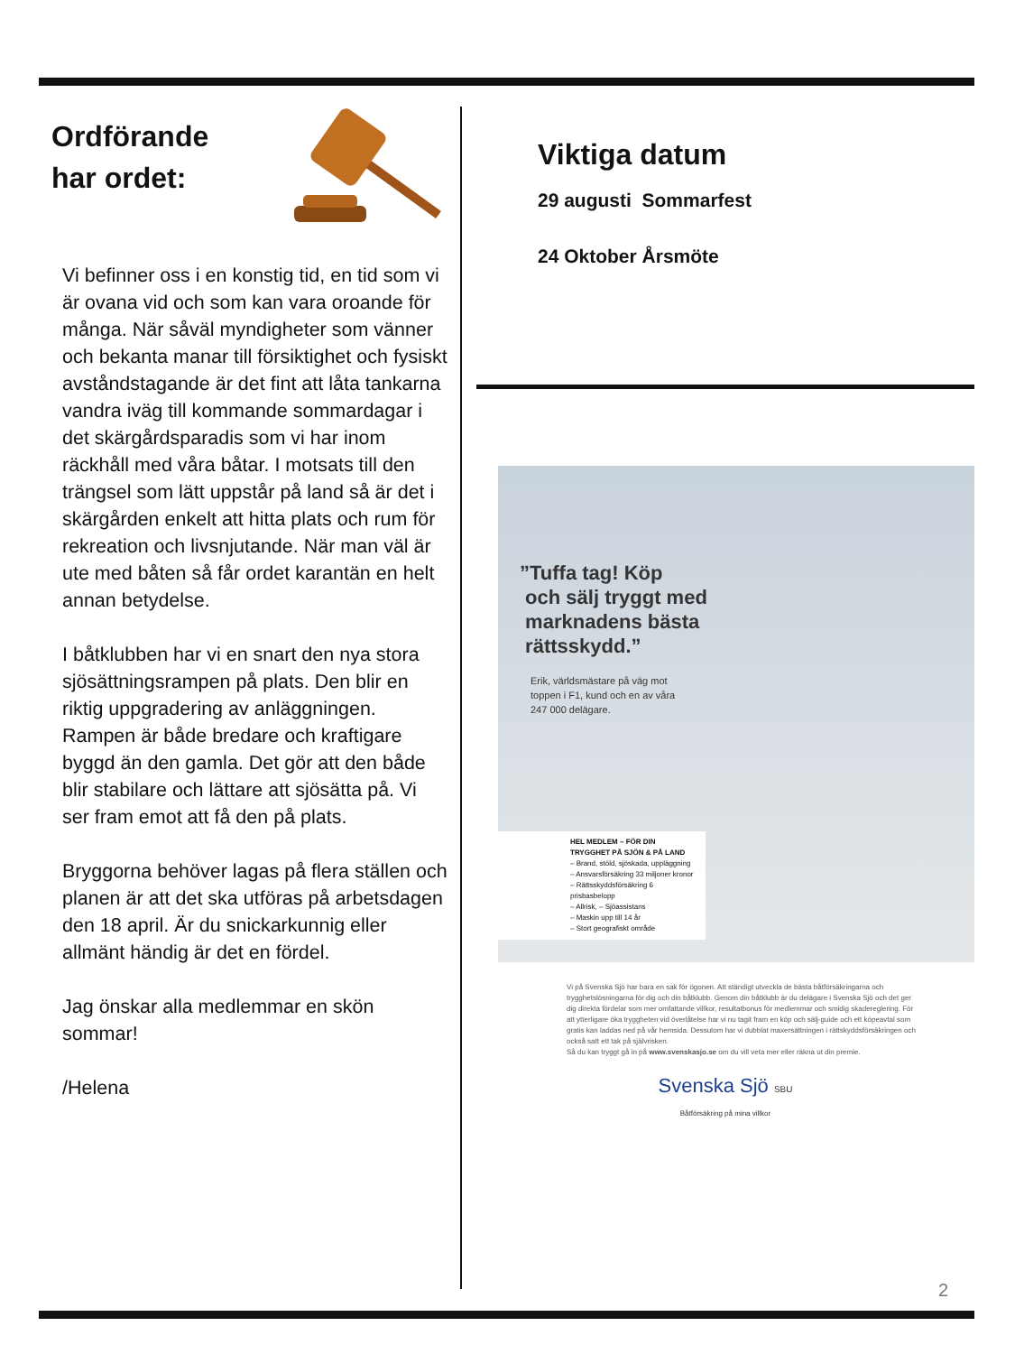Ordförande
har ordet:
Vi befinner oss i en konstig tid, en tid som vi är ovana vid och som kan vara oroande för många. När såväl myndigheter som vänner och bekanta manar till försiktighet och fysiskt avståndstagande är det fint att låta tankarna vandra iväg till kommande sommardagar i det skärgårdsparadis som vi har inom räckhåll med våra båtar. I motsats till den trängsel som lätt uppstår på land så är det i skärgården enkelt att hitta plats och rum för rekreation och livsnjutande. När man väl är ute med båten så får ordet karantän en helt annan betydelse.
I båtklubben har vi en snart den nya stora sjösättningsrampen på plats. Den blir en riktig uppgradering av anläggningen. Rampen är både bredare och kraftigare byggd än den gamla. Det gör att den både blir stabilare och lättare att sjösätta på. Vi ser fram emot att få den på plats.
Bryggorna behöver lagas på flera ställen och planen är att det ska utföras på arbetsdagen den 18 april. Är du snickarkunnig eller allmänt händig är det en fördel.
Jag önskar alla medlemmar en skön sommar!
/Helena
Viktiga datum
29 augusti Sommarfest
24 Oktober Årsmöte
”Tuffa tag! Köp
och sälj tryggt med
marknadens bästa
rättsskydd.”
Erik, världsmästare på väg mot
toppen i F1, kund och en av våra
247 000 delägare.
HEL MEDLEM – FÖR DIN
TRYGGHET PÅ SJÖN & PÅ LAND
– Brand, stöld, sjöskada, uppläggning
– Ansvarsförsäkring 33 miljoner kronor
– Rättsskyddsförsäkring 6 prisbasbelopp
– Allrisk, – Sjöassistans
– Maskin upp till 14 år
– Stort geografiskt område
Vi på Svenska Sjö har bara en sak för ögonen. Att ständigt utveckla de bästa båtförsäkringarna och trygghetslösningarna för dig och din båtklubb. Genom din båtklubb är du delägare i Svenska Sjö och det ger dig direkta fördelar som mer omfattande villkor, resultatbonus för medlemmar och smidig skadereglering. För att ytterligare öka tryggheten vid överlåtelse har vi nu tagit fram en köp och sälj-guide och ett köpeavtal som gratis kan laddas ned på vår hemsida. Dessutom har vi dubblat maxersättningen i rättskyddsförsäkringen och också satt ett tak på självrisken.
Så du kan tryggt gå in på www.svenskasjo.se om du vill veta mer eller räkna ut din premie.
Svenska Sjö SBU
Båtförsäkring på mina villkor
2